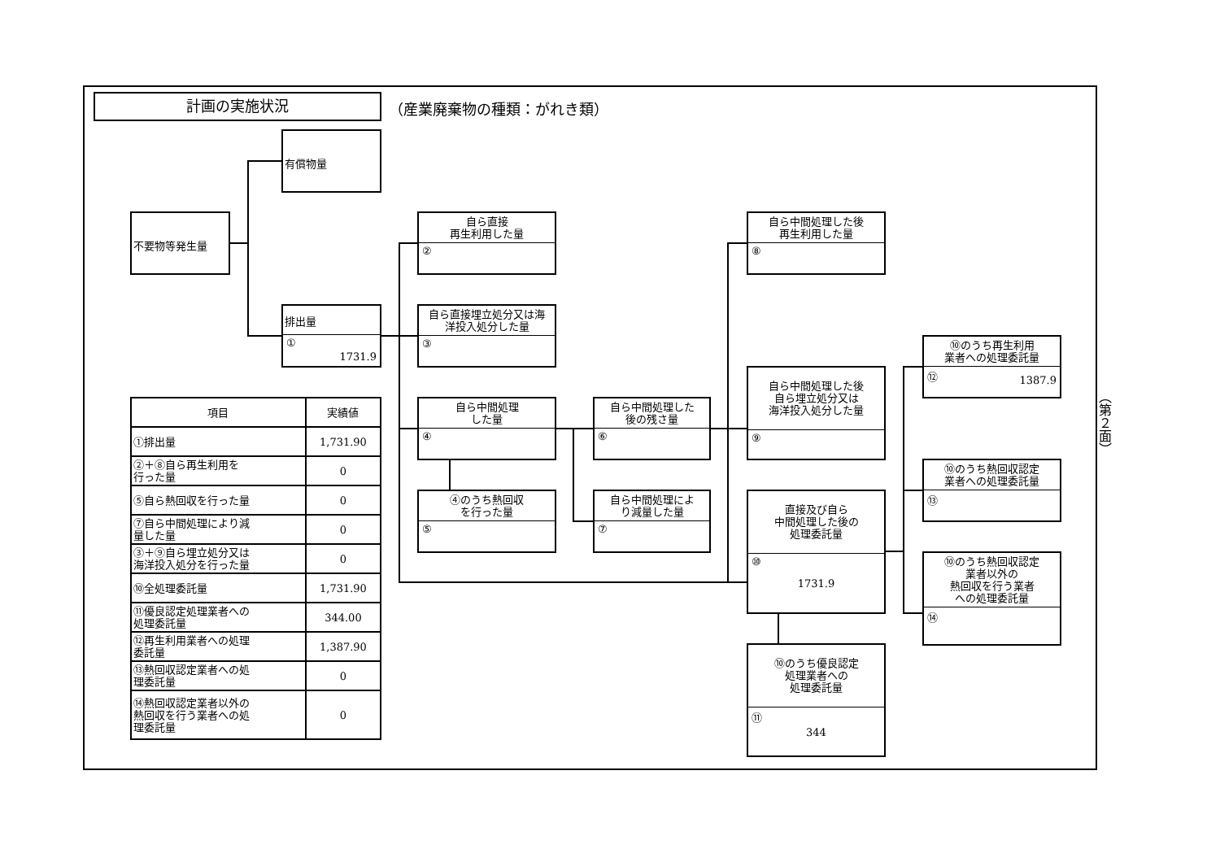計画の実施状況 （産業廃棄物の種類：がれき類）
（第２面）
不要物等発生量
有償物量
排出量
①
1731.9
自ら直接
再生利用した量
②
自ら直接埋立処分又は海
洋投入処分した量
③
自ら中間処理
した量
④
④のうち熱回収
を行った量
⑤
自ら中間処理した
後の残さ量
⑥
自ら中間処理によ
り減量した量
⑦
自ら中間処理した後
再生利用した量
⑧
自ら中間処理した後
自ら埋立処分又は
海洋投入処分した量
⑨
直接及び自ら
中間処理した後の
処理委託量
⑩
1731.9
⑩のうち優良認定
処理業者への
処理委託量
⑪
344
⑩のうち再生利用
業者への処理委託量
⑫
1387.9
⑩のうち熱回収認定
業者への処理委託量
⑬
⑩のうち熱回収認定
業者以外の
熱回収を行う業者
への処理委託量
⑭
| 項目 | 実績値 |
| --- | --- |
| ①排出量 | 1,731.90 |
| ②＋⑧自ら再生利用を 行った量 | 0 |
| ⑤自ら熱回収を行った量 | 0 |
| ⑦自ら中間処理により減 量した量 | 0 |
| ③＋⑨自ら埋立処分又は 海洋投入処分を行った量 | 0 |
| ⑩全処理委託量 | 1,731.90 |
| ⑪優良認定処理業者への 処理委託量 | 344.00 |
| ⑫再生利用業者への処理 委託量 | 1,387.90 |
| ⑬熱回収認定業者への処 理委託量 | 0 |
| ⑭熱回収認定業者以外の 熱回収を行う業者への処 理委託量 | 0 |